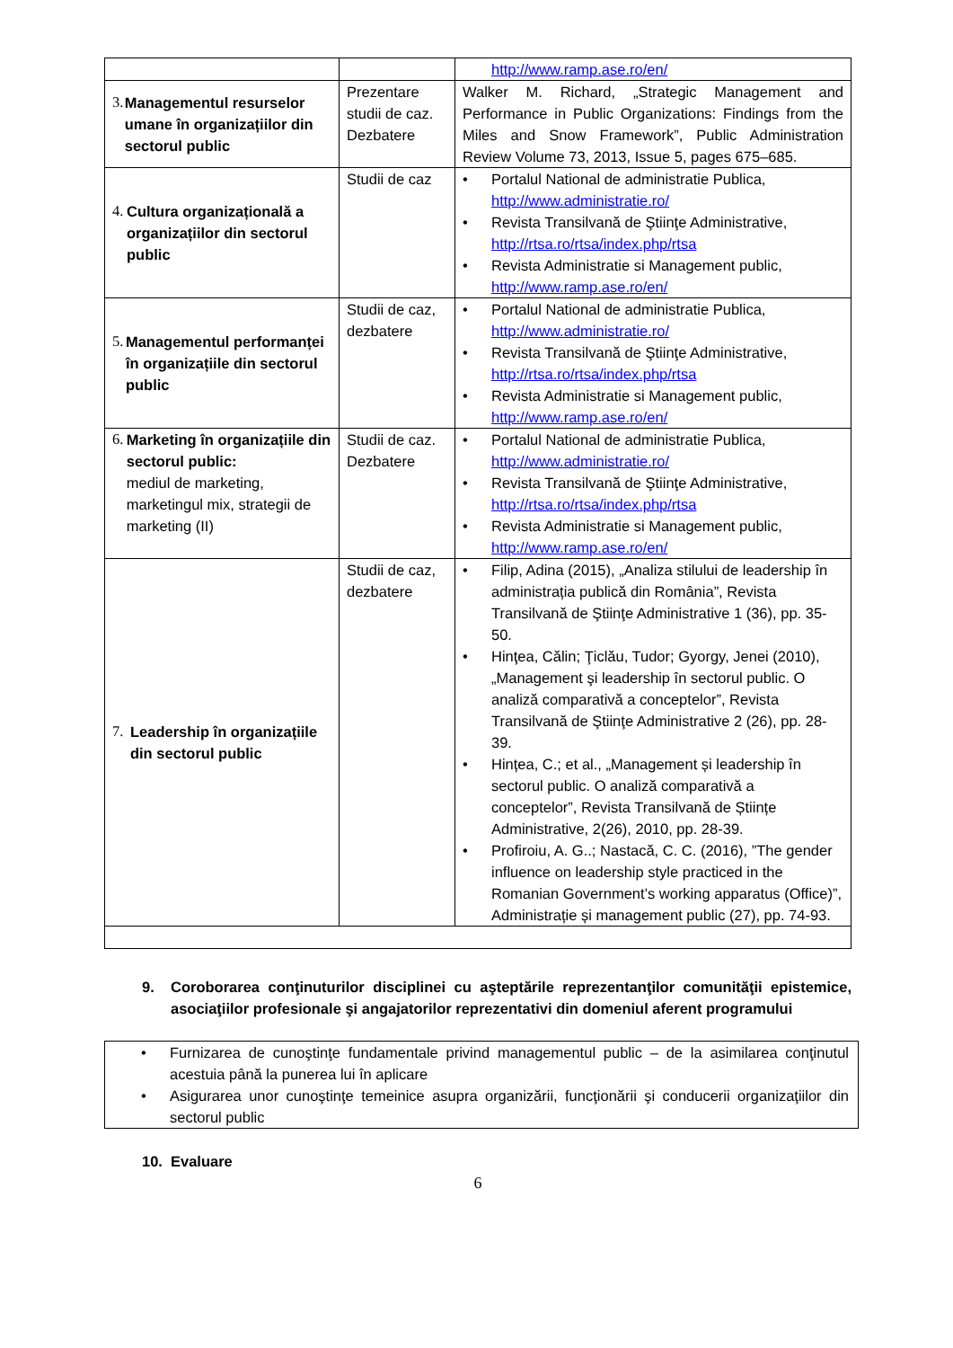| | | http://www.ramp.ase.ro/en/ |
| 3. Managementul resurselor umane în organizațiilor din sectorul public | Prezentare studii de caz. Dezbatere | Walker M. Richard, „Strategic Management and Performance in Public Organizations: Findings from the Miles and Snow Framework”, Public Administration Review Volume 73, 2013, Issue 5, pages 675–685. |
| 4. Cultura organizațională a organizațiilor din sectorul public | Studii de caz | • Portalul National de administratie Publica, http://www.administratie.ro/ • Revista Transilvană de Ştiinţe Administrative, http://rtsa.ro/rtsa/index.php/rtsa • Revista Administratie si Management public, http://www.ramp.ase.ro/en/ |
| 5. Managementul performanței în organizațiile din sectorul public | Studii de caz, dezbatere | • Portalul National de administratie Publica, http://www.administratie.ro/ • Revista Transilvană de Ştiinţe Administrative, http://rtsa.ro/rtsa/index.php/rtsa • Revista Administratie si Management public, http://www.ramp.ase.ro/en/ |
| 6. Marketing în organizațiile din sectorul public: mediul de marketing, marketingul mix, strategii de marketing (II) | Studii de caz. Dezbatere | • Portalul National de administratie Publica, http://www.administratie.ro/ • Revista Transilvană de Ştiinţe Administrative, http://rtsa.ro/rtsa/index.php/rtsa • Revista Administratie si Management public, http://www.ramp.ase.ro/en/ |
| 7. Leadership în organizațiile din sectorul public | Studii de caz, dezbatere | • Filip, Adina (2015), „Analiza stilului de leadership în administrația publică din România”, Revista Transilvană de Ştiinţe Administrative 1 (36), pp. 35-50. • Hinţea, Călin; Ţiclău, Tudor; Gyorgy, Jenei (2010), „Management şi leadership în sectorul public. O analiză comparativă a conceptelor”, Revista Transilvană de Ştiinţe Administrative 2 (26), pp. 28-39. • Hințea, C.; et al., „Management și leadership în sectorul public. O analiză comparativă a conceptelor”, Revista Transilvană de Științe Administrative, 2(26), 2010, pp. 28-39. • Profiroiu, A. G..; Nastacă, C. C. (2016), ”The gender influence on leadership style practiced in the Romanian Government’s working apparatus (Office)”, Administrație și management public (27), pp. 74-93. |
9. Coroborarea conţinuturilor disciplinei cu aşteptările reprezentanţilor comunităţii epistemice, asociaţiilor profesionale şi angajatorilor reprezentativi din domeniul aferent programului
• Furnizarea de cunoştinţe fundamentale privind managementul public – de la asimilarea conţinutul acestuia până la punerea lui în aplicare
• Asigurarea unor cunoştinţe temeinice asupra organizării, funcţionării şi conducerii organizaţiilor din sectorul public
10. Evaluare
6